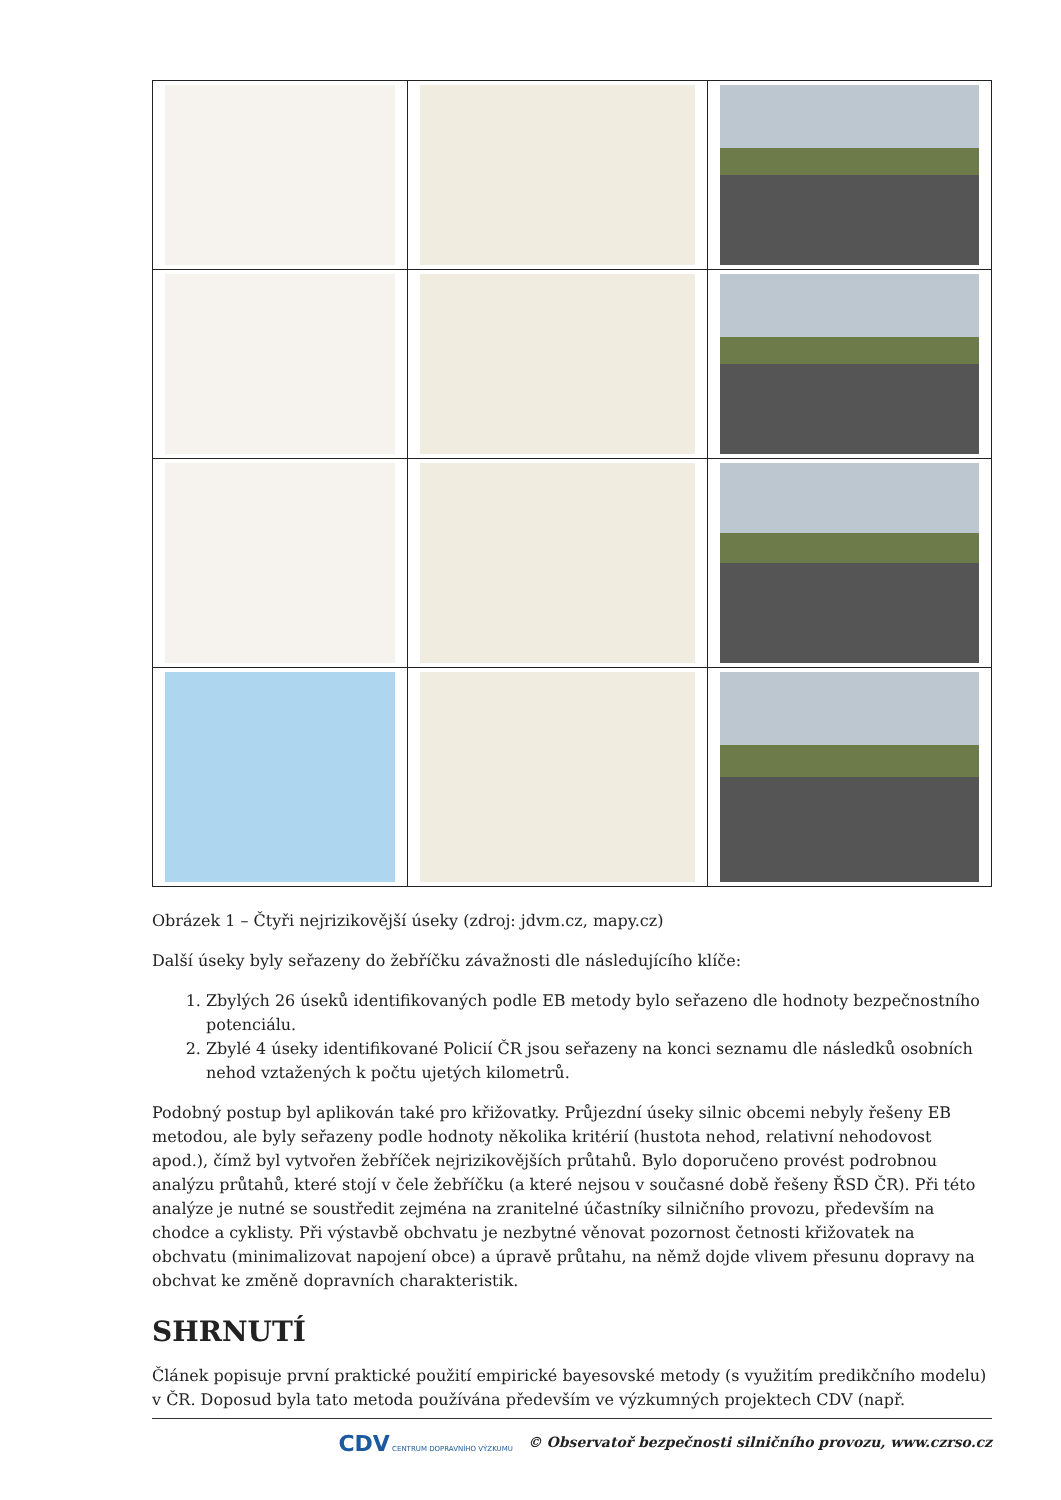Obrázek 1 – Čtyři nejrizikovější úseky (zdroj: jdvm.cz, mapy.cz)
Další úseky byly seřazeny do žebříčku závažnosti dle následujícího klíče:
1. Zbylých 26 úseků identifikovaných podle EB metody bylo seřazeno dle hodnoty bezpečnostního potenciálu.
2. Zbylé 4 úseky identifikované Policií ČR jsou seřazeny na konci seznamu dle následků osobních nehod vztažených k počtu ujetých kilometrů.
Podobný postup byl aplikován také pro křižovatky. Průjezdní úseky silnic obcemi nebyly řešeny EB metodou, ale byly seřazeny podle hodnoty několika kritérií (hustota nehod, relativní nehodovost apod.), čímž byl vytvořen žebříček nejrizikovějších průtahů. Bylo doporučeno provést podrobnou analýzu průtahů, které stojí v čele žebříčku (a které nejsou v současné době řešeny ŘSD ČR). Při této analýze je nutné se soustředit zejména na zranitelné účastníky silničního provozu, především na chodce a cyklisty. Při výstavbě obchvatu je nezbytné věnovat pozornost četnosti křižovatek na obchvatu (minimalizovat napojení obce) a úpravě průtahu, na němž dojde vlivem přesunu dopravy na obchvat ke změně dopravních charakteristik.
SHRNUTÍ
Článek popisuje první praktické použití empirické bayesovské metody (s využitím predikčního modelu) v ČR. Doposud byla tato metoda používána především ve výzkumných projektech CDV (např.
CDV CENTRUM DOPRAVNÍHO VÝZKUMU © Observatoř bezpečnosti silničního provozu, www.czrso.cz